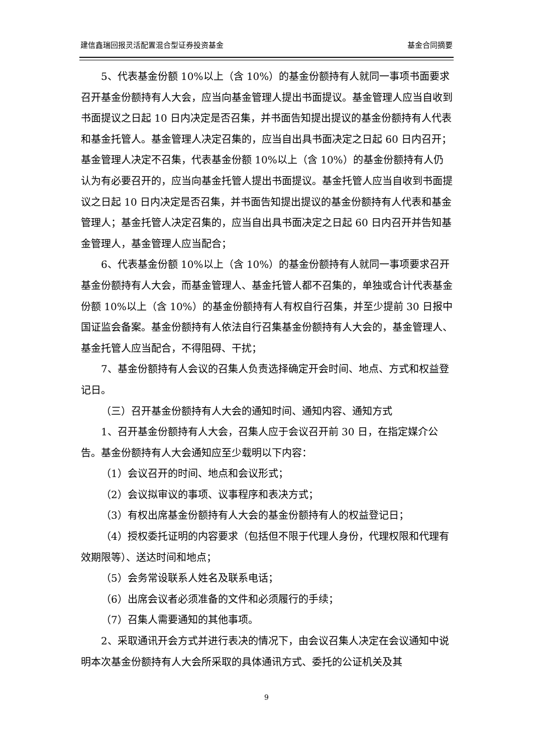建信鑫瑞回报灵活配置混合型证券投资基金 基金合同摘要
5、代表基金份额 10%以上（含 10%）的基金份额持有人就同一事项书面要求召开基金份额持有人大会，应当向基金管理人提出书面提议。基金管理人应当自收到书面提议之日起 10 日内决定是否召集，并书面告知提出提议的基金份额持有人代表和基金托管人。基金管理人决定召集的，应当自出具书面决定之日起 60 日内召开；基金管理人决定不召集，代表基金份额 10%以上（含 10%）的基金份额持有人仍认为有必要召开的，应当向基金托管人提出书面提议。基金托管人应当自收到书面提议之日起 10 日内决定是否召集，并书面告知提出提议的基金份额持有人代表和基金管理人；基金托管人决定召集的，应当自出具书面决定之日起 60 日内召开并告知基金管理人，基金管理人应当配合；
6、代表基金份额 10%以上（含 10%）的基金份额持有人就同一事项要求召开基金份额持有人大会，而基金管理人、基金托管人都不召集的，单独或合计代表基金份额 10%以上（含 10%）的基金份额持有人有权自行召集，并至少提前 30 日报中国证监会备案。基金份额持有人依法自行召集基金份额持有人大会的，基金管理人、基金托管人应当配合，不得阻碍、干扰；
7、基金份额持有人会议的召集人负责选择确定开会时间、地点、方式和权益登记日。
（三）召开基金份额持有人大会的通知时间、通知内容、通知方式
1、召开基金份额持有人大会，召集人应于会议召开前 30 日，在指定媒介公告。基金份额持有人大会通知应至少载明以下内容：
（1）会议召开的时间、地点和会议形式；
（2）会议拟审议的事项、议事程序和表决方式；
（3）有权出席基金份额持有人大会的基金份额持有人的权益登记日；
（4）授权委托证明的内容要求（包括但不限于代理人身份，代理权限和代理有效期限等）、送达时间和地点；
（5）会务常设联系人姓名及联系电话；
（6）出席会议者必须准备的文件和必须履行的手续；
（7）召集人需要通知的其他事项。
2、采取通讯开会方式并进行表决的情况下，由会议召集人决定在会议通知中说明本次基金份额持有人大会所采取的具体通讯方式、委托的公证机关及其
9